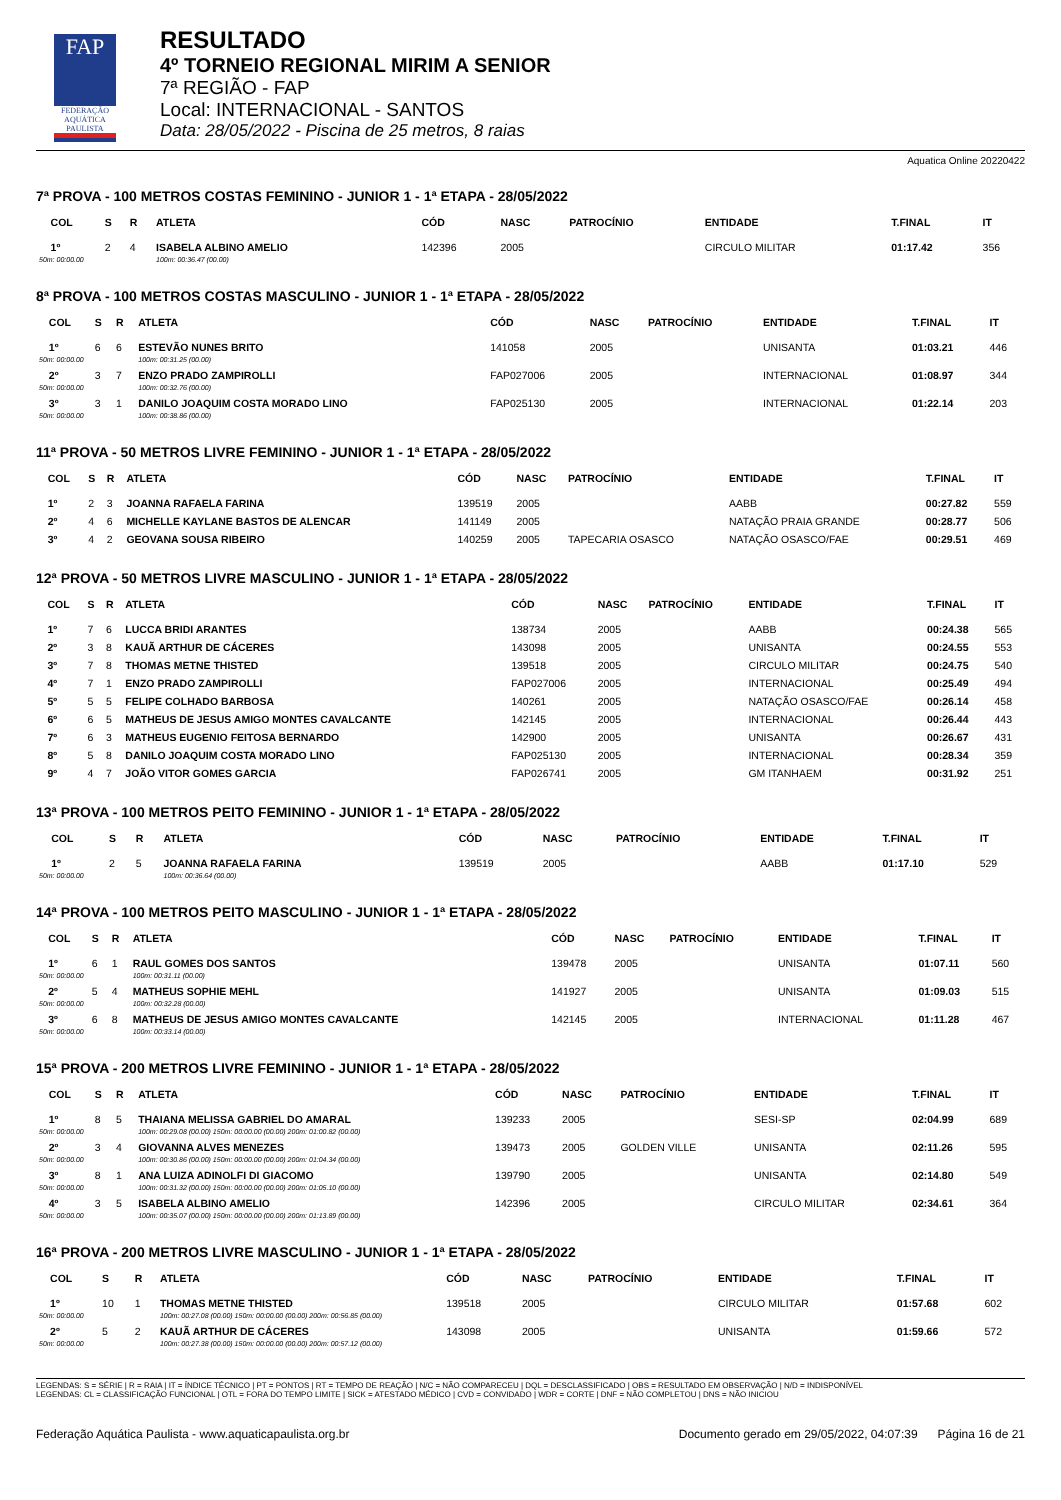FAP
FEDERAÇÃO AQUÁTICA PAULISTA
RESULTADO
4º TORNEIO REGIONAL MIRIM A SENIOR
7ª REGIÃO - FAP
Local: INTERNACIONAL - SANTOS
Data: 28/05/2022 - Piscina de 25 metros, 8 raias
Aquatica Online 20220422
7ª PROVA - 100 METROS COSTAS FEMININO - JUNIOR 1 - 1ª ETAPA - 28/05/2022
| | COL | S | R | ATLETA | CÓD | NASC | PATROCÍNIO | ENTIDADE | T.FINAL | IT |
| --- | --- | --- | --- | --- | --- | --- | --- | --- | --- | --- |
| | 1º | 2 | 4 | ISABELA ALBINO AMELIO | 142396 | 2005 | | CIRCULO MILITAR | 01:17.42 | 356 |
| 50m: 00:00.00 | | | | 100m: 00:36.47 (00.00) | | | | | | |
8ª PROVA - 100 METROS COSTAS MASCULINO - JUNIOR 1 - 1ª ETAPA - 28/05/2022
| | COL | S | R | ATLETA | CÓD | NASC | PATROCÍNIO | ENTIDADE | T.FINAL | IT |
| --- | --- | --- | --- | --- | --- | --- | --- | --- | --- | --- |
| | 1º | 6 | 6 | ESTEVÃO NUNES BRITO | 141058 | 2005 | | UNISANTA | 01:03.21 | 446 |
| 50m: 00:00.00 | | | | 100m: 00:31.25 (00.00) | | | | | | |
| | 2º | 3 | 7 | ENZO PRADO ZAMPIROLLI | FAP027006 | 2005 | | INTERNACIONAL | 01:08.97 | 344 |
| 50m: 00:00.00 | | | | 100m: 00:32.76 (00.00) | | | | | | |
| | 3º | 3 | 1 | DANILO JOAQUIM COSTA MORADO LINO | FAP025130 | 2005 | | INTERNACIONAL | 01:22.14 | 203 |
| 50m: 00:00.00 | | | | 100m: 00:38.86 (00.00) | | | | | | |
11ª PROVA - 50 METROS LIVRE FEMININO - JUNIOR 1 - 1ª ETAPA - 28/05/2022
| | COL | S | R | ATLETA | CÓD | NASC | PATROCÍNIO | ENTIDADE | T.FINAL | IT |
| --- | --- | --- | --- | --- | --- | --- | --- | --- | --- | --- |
| | 1º | 2 | 3 | JOANNA RAFAELA FARINA | 139519 | 2005 | | AABB | 00:27.82 | 559 |
| | 2º | 4 | 6 | MICHELLE KAYLANE BASTOS DE ALENCAR | 141149 | 2005 | | NATAÇÃO PRAIA GRANDE | 00:28.77 | 506 |
| | 3º | 4 | 2 | GEOVANA SOUSA RIBEIRO | 140259 | 2005 | TAPECARIA OSASCO | NATAÇÃO OSASCO/FAE | 00:29.51 | 469 |
12ª PROVA - 50 METROS LIVRE MASCULINO - JUNIOR 1 - 1ª ETAPA - 28/05/2022
| | COL | S | R | ATLETA | CÓD | NASC | PATROCÍNIO | ENTIDADE | T.FINAL | IT |
| --- | --- | --- | --- | --- | --- | --- | --- | --- | --- | --- |
| | 1º | 7 | 6 | LUCCA BRIDI ARANTES | 138734 | 2005 | | AABB | 00:24.38 | 565 |
| | 2º | 3 | 8 | KAUÃ ARTHUR DE CÁCERES | 143098 | 2005 | | UNISANTA | 00:24.55 | 553 |
| | 3º | 7 | 8 | THOMAS METNE THISTED | 139518 | 2005 | | CIRCULO MILITAR | 00:24.75 | 540 |
| | 4º | 7 | 1 | ENZO PRADO ZAMPIROLLI | FAP027006 | 2005 | | INTERNACIONAL | 00:25.49 | 494 |
| | 5º | 5 | 5 | FELIPE COLHADO BARBOSA | 140261 | 2005 | | NATAÇÃO OSASCO/FAE | 00:26.14 | 458 |
| | 6º | 6 | 5 | MATHEUS DE JESUS AMIGO MONTES CAVALCANTE | 142145 | 2005 | | INTERNACIONAL | 00:26.44 | 443 |
| | 7º | 6 | 3 | MATHEUS EUGENIO FEITOSA BERNARDO | 142900 | 2005 | | UNISANTA | 00:26.67 | 431 |
| | 8º | 5 | 8 | DANILO JOAQUIM COSTA MORADO LINO | FAP025130 | 2005 | | INTERNACIONAL | 00:28.34 | 359 |
| | 9º | 4 | 7 | JOÃO VITOR GOMES GARCIA | FAP026741 | 2005 | | GM ITANHAEM | 00:31.92 | 251 |
13ª PROVA - 100 METROS PEITO FEMININO - JUNIOR 1 - 1ª ETAPA - 28/05/2022
| | COL | S | R | ATLETA | CÓD | NASC | PATROCÍNIO | ENTIDADE | T.FINAL | IT |
| --- | --- | --- | --- | --- | --- | --- | --- | --- | --- | --- |
| | 1º | 2 | 5 | JOANNA RAFAELA FARINA | 139519 | 2005 | | AABB | 01:17.10 | 529 |
| 50m: 00:00.00 | | | | 100m: 00:36.64 (00.00) | | | | | | |
14ª PROVA - 100 METROS PEITO MASCULINO - JUNIOR 1 - 1ª ETAPA - 28/05/2022
| | COL | S | R | ATLETA | CÓD | NASC | PATROCÍNIO | ENTIDADE | T.FINAL | IT |
| --- | --- | --- | --- | --- | --- | --- | --- | --- | --- | --- |
| | 1º | 6 | 1 | RAUL GOMES DOS SANTOS | 139478 | 2005 | | UNISANTA | 01:07.11 | 560 |
| 50m: 00:00.00 | | | | 100m: 00:31.11 (00.00) | | | | | | |
| | 2º | 5 | 4 | MATHEUS SOPHIE MEHL | 141927 | 2005 | | UNISANTA | 01:09.03 | 515 |
| 50m: 00:00.00 | | | | 100m: 00:32.28 (00.00) | | | | | | |
| | 3º | 6 | 8 | MATHEUS DE JESUS AMIGO MONTES CAVALCANTE | 142145 | 2005 | | INTERNACIONAL | 01:11.28 | 467 |
| 50m: 00:00.00 | | | | 100m: 00:33.14 (00.00) | | | | | | |
15ª PROVA - 200 METROS LIVRE FEMININO - JUNIOR 1 - 1ª ETAPA - 28/05/2022
| | COL | S | R | ATLETA | CÓD | NASC | PATROCÍNIO | ENTIDADE | T.FINAL | IT |
| --- | --- | --- | --- | --- | --- | --- | --- | --- | --- | --- |
| | 1º | 8 | 5 | THAIANA MELISSA GABRIEL DO AMARAL | 139233 | 2005 | | SESI-SP | 02:04.99 | 689 |
| 50m: 00:00.00 | | | | 100m: 00:29.08 (00.00) 150m: 00:00.00 (00.00) 200m: 01:00.82 (00.00) | | | | | | |
| | 2º | 3 | 4 | GIOVANNA ALVES MENEZES | 139473 | 2005 | GOLDEN VILLE | UNISANTA | 02:11.26 | 595 |
| 50m: 00:00.00 | | | | 100m: 00:30.86 (00.00) 150m: 00:00.00 (00.00) 200m: 01:04.34 (00.00) | | | | | | |
| | 3º | 8 | 1 | ANA LUIZA ADINOLFI DI GIACOMO | 139790 | 2005 | | UNISANTA | 02:14.80 | 549 |
| 50m: 00:00.00 | | | | 100m: 00:31.32 (00.00) 150m: 00:00.00 (00.00) 200m: 01:05.10 (00.00) | | | | | | |
| | 4º | 3 | 5 | ISABELA ALBINO AMELIO | 142396 | 2005 | | CIRCULO MILITAR | 02:34.61 | 364 |
| 50m: 00:00.00 | | | | 100m: 00:35.07 (00.00) 150m: 00:00.00 (00.00) 200m: 01:13.89 (00.00) | | | | | | |
16ª PROVA - 200 METROS LIVRE MASCULINO - JUNIOR 1 - 1ª ETAPA - 28/05/2022
| | COL | S | R | ATLETA | CÓD | NASC | PATROCÍNIO | ENTIDADE | T.FINAL | IT |
| --- | --- | --- | --- | --- | --- | --- | --- | --- | --- | --- |
| | 1º | 10 | 1 | THOMAS METNE THISTED | 139518 | 2005 | | CIRCULO MILITAR | 01:57.68 | 602 |
| 50m: 00:00.00 | | | | 100m: 00:27.08 (00.00) 150m: 00:00.00 (00.00) 200m: 00:56.85 (00.00) | | | | | | |
| | 2º | 5 | 2 | KAUÃ ARTHUR DE CÁCERES | 143098 | 2005 | | UNISANTA | 01:59.66 | 572 |
| 50m: 00:00.00 | | | | 100m: 00:27.38 (00.00) 150m: 00:00.00 (00.00) 200m: 00:57.12 (00.00) | | | | | | |
LEGENDAS: S = SÉRIE | R = RAIA | IT = ÍNDICE TÉCNICO | PT = PONTOS | RT = TEMPO DE REAÇÃO | N/C = NÃO COMPARECEU | DQL = DESCLASSIFICADO | OBS = RESULTADO EM OBSERVAÇÃO | N/D = INDISPONÍVEL
LEGENDAS: CL = CLASSIFICAÇÃO FUNCIONAL | OTL = FORA DO TEMPO LIMITE | SICK = ATESTADO MÉDICO | CVD = CONVIDADO | WDR = CORTE | DNF = NÃO COMPLETOU | DNS = NÃO INICIOU
Federação Aquática Paulista - www.aquaticapaulista.org.br Documento gerado em 29/05/2022, 04:07:39 Página 16 de 21